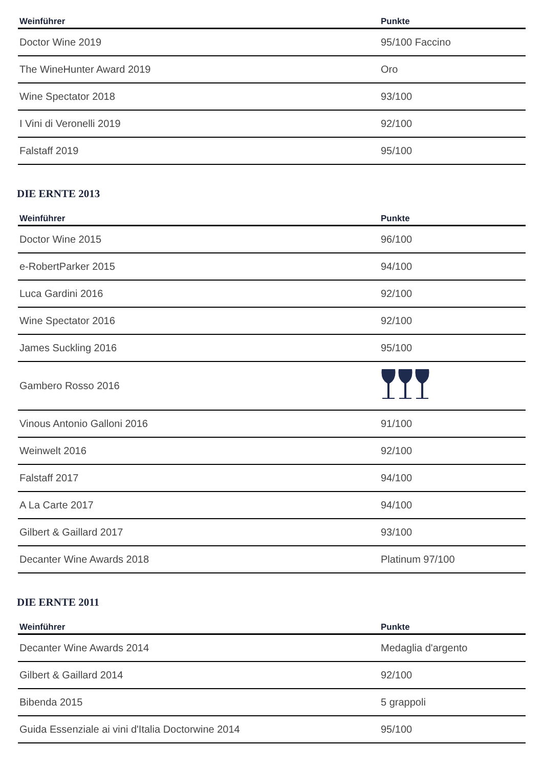| Weinführer | Punkte |
| --- | --- |
| Doctor Wine 2019 | 95/100 Faccino |
| The WineHunter Award 2019 | Oro |
| Wine Spectator 2018 | 93/100 |
| I Vini di Veronelli 2019 | 92/100 |
| Falstaff 2019 | 95/100 |
DIE ERNTE 2013
| Weinführer | Punkte |
| --- | --- |
| Doctor Wine 2015 | 96/100 |
| e-RobertParker 2015 | 94/100 |
| Luca Gardini 2016 | 92/100 |
| Wine Spectator 2016 | 92/100 |
| James Suckling 2016 | 95/100 |
| Gambero Rosso 2016 | |
| Vinous Antonio Galloni 2016 | 91/100 |
| Weinwelt 2016 | 92/100 |
| Falstaff 2017 | 94/100 |
| A La Carte 2017 | 94/100 |
| Gilbert & Gaillard 2017 | 93/100 |
| Decanter Wine Awards 2018 | Platinum 97/100 |
DIE ERNTE 2011
| Weinführer | Punkte |
| --- | --- |
| Decanter Wine Awards 2014 | Medaglia d'argento |
| Gilbert & Gaillard 2014 | 92/100 |
| Bibenda 2015 | 5 grappoli |
| Guida Essenziale ai vini d'Italia Doctorwine 2014 | 95/100 |